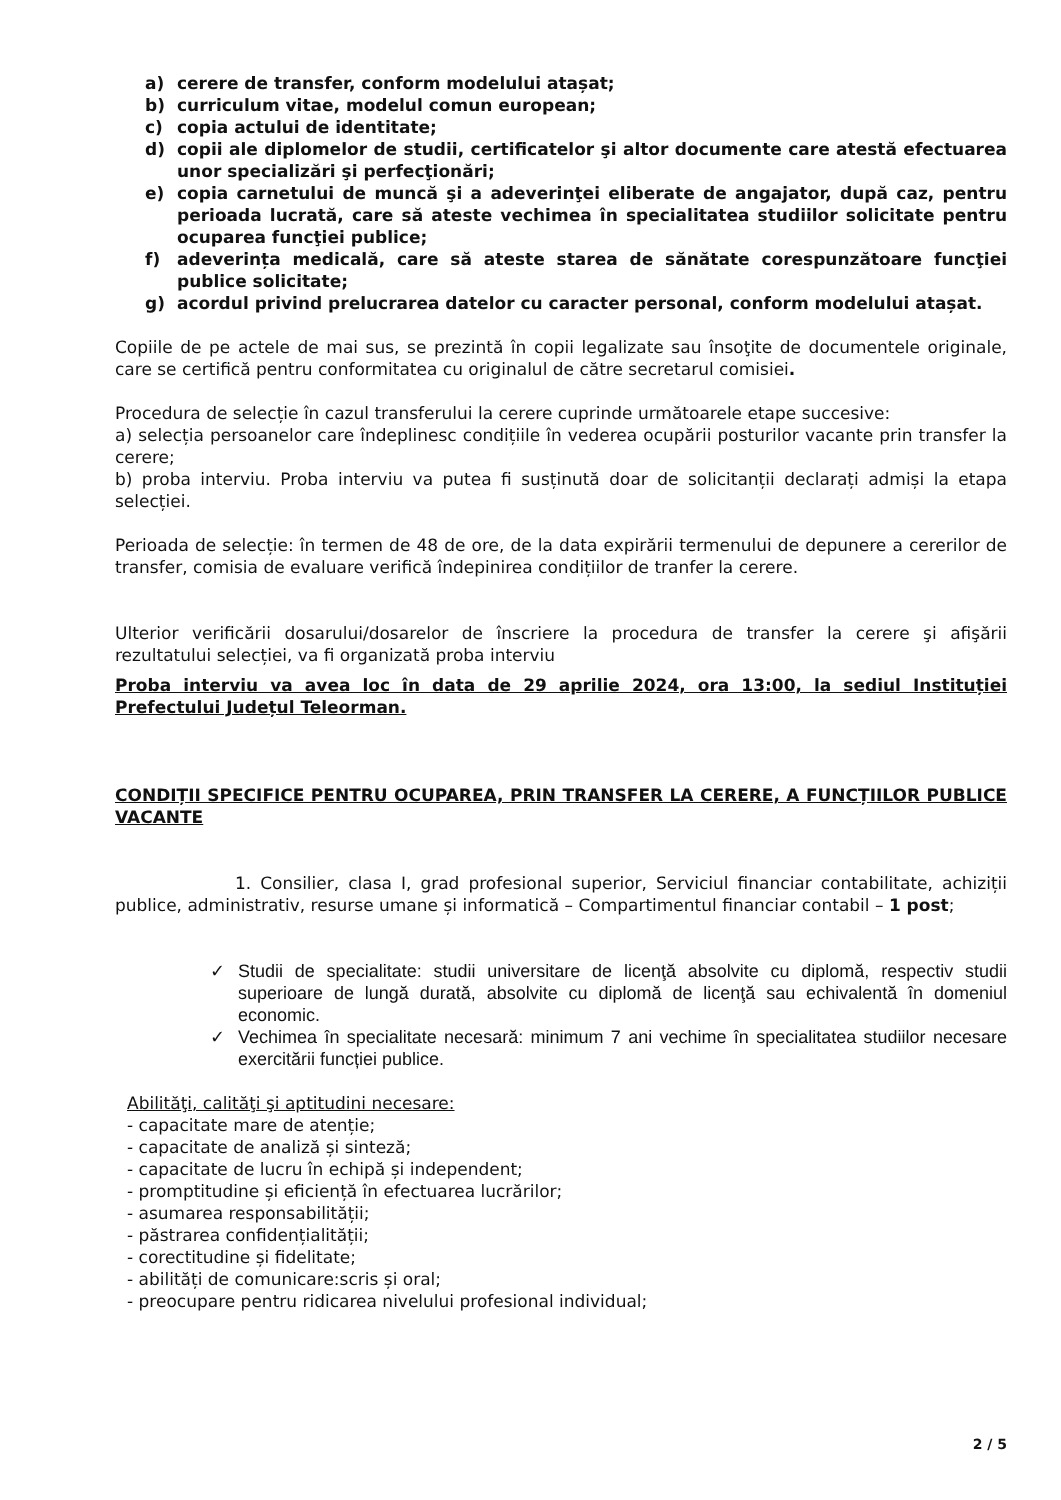a) cerere de transfer, conform modelului atașat;
b) curriculum vitae, modelul comun european;
c) copia actului de identitate;
d) copii ale diplomelor de studii, certificatelor şi altor documente care atestă efectuarea unor specializări şi perfecţionări;
e) copia carnetului de muncă şi a adeverinţei eliberate de angajator, după caz, pentru perioada lucrată, care să ateste vechimea în specialitatea studiilor solicitate pentru ocuparea funcţiei publice;
f) adeverința medicală, care să ateste starea de sănătate corespunzătoare funcţiei publice solicitate;
g) acordul privind prelucrarea datelor cu caracter personal, conform modelului atașat.
Copiile de pe actele de mai sus, se prezintă în copii legalizate sau însoţite de documentele originale, care se certifică pentru conformitatea cu originalul de către secretarul comisiei.
Procedura de selecție în cazul transferului la cerere cuprinde următoarele etape succesive:
a) selecția persoanelor care îndeplinesc condițiile în vederea ocupării posturilor vacante prin transfer la cerere;
b) proba interviu. Proba interviu va putea fi susținută doar de solicitanții declarați admiși la etapa selecției.
Perioada de selecție: în termen de 48 de ore, de la data expirării termenului de depunere a cererilor de transfer, comisia de evaluare verifică îndepinirea condițiilor de tranfer la cerere.
Ulterior verificării dosarului/dosarelor de înscriere la procedura de transfer la cerere şi afişării rezultatului selecției, va fi organizată proba interviu
Proba interviu va avea loc în data de 29 aprilie 2024, ora 13:00, la sediul Instituției Prefectului Județul Teleorman.
CONDIȚII SPECIFICE PENTRU OCUPAREA, PRIN TRANSFER LA CERERE, A FUNCȚIILOR PUBLICE VACANTE
1. Consilier, clasa I, grad profesional superior, Serviciul financiar contabilitate, achiziții publice, administrativ, resurse umane și informatică – Compartimentul financiar contabil – 1 post;
✓ Studii de specialitate: studii universitare de licenţă absolvite cu diplomă, respectiv studii superioare de lungă durată, absolvite cu diplomă de licenţă sau echivalentă în domeniul economic.
✓ Vechimea în specialitate necesară: minimum 7 ani vechime în specialitatea studiilor necesare exercitării funcției publice.
Abilităţi, calităţi şi aptitudini necesare:
- capacitate mare de atenție;
- capacitate de analiză și sinteză;
- capacitate de lucru în echipă și independent;
- promptitudine și eficiență în efectuarea lucrărilor;
- asumarea responsabilității;
- păstrarea confidențialității;
- corectitudine și fidelitate;
- abilități de comunicare:scris și oral;
- preocupare pentru ridicarea nivelului profesional individual;
2 / 5